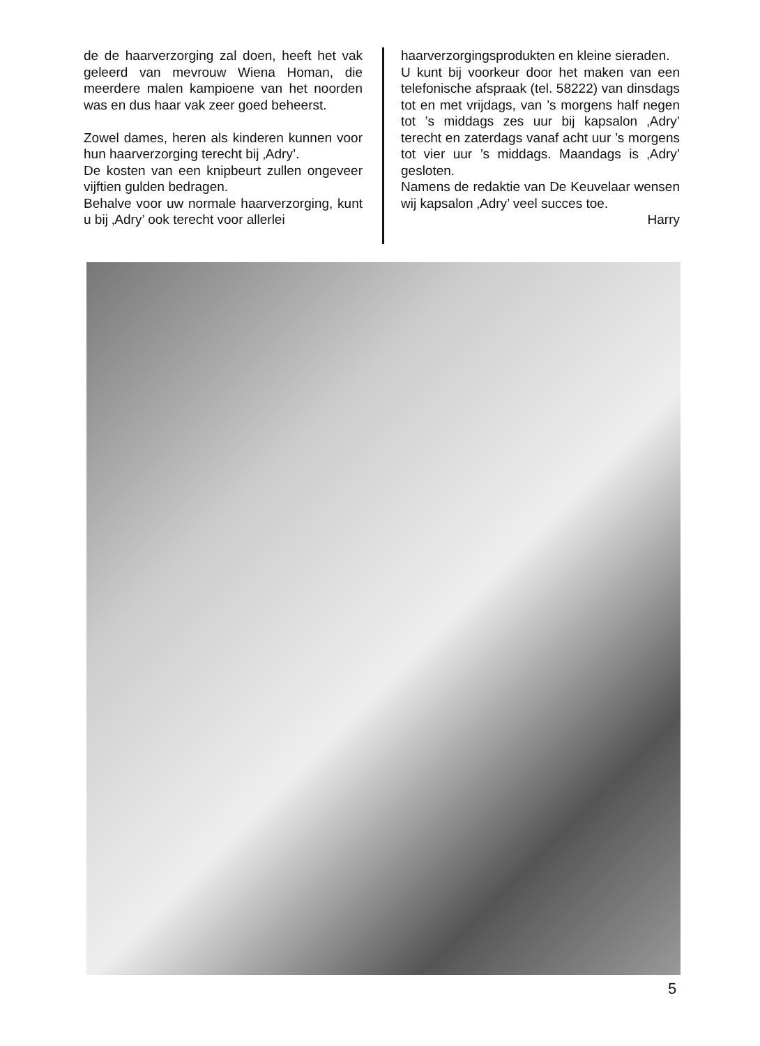de de haarverzorging zal doen, heeft het vak geleerd van mevrouw Wiena Homan, die meerdere malen kampioene van het noorden was en dus haar vak zeer goed beheerst.
Zowel dames, heren als kinderen kunnen voor hun haarverzorging terecht bij ‚Adry’.
De kosten van een knipbeurt zullen ongeveer vijftien gulden bedragen.
Behalve voor uw normale haarverzorging, kunt u bij ‚Adry’ ook terecht voor allerlei
haarverzorgingsprodukten en kleine sieraden.
U kunt bij voorkeur door het maken van een telefonische afspraak (tel. 58222) van dinsdags tot en met vrijdags, van ’s morgens half negen tot ’s middags zes uur bij kapsalon ‚Adry’ terecht en zaterdags vanaf acht uur ’s morgens tot vier uur ’s middags. Maandags is ‚Adry’ gesloten.
Namens de redaktie van De Keuvelaar wensen wij kapsalon ‚Adry’ veel succes toe.
Harry
5